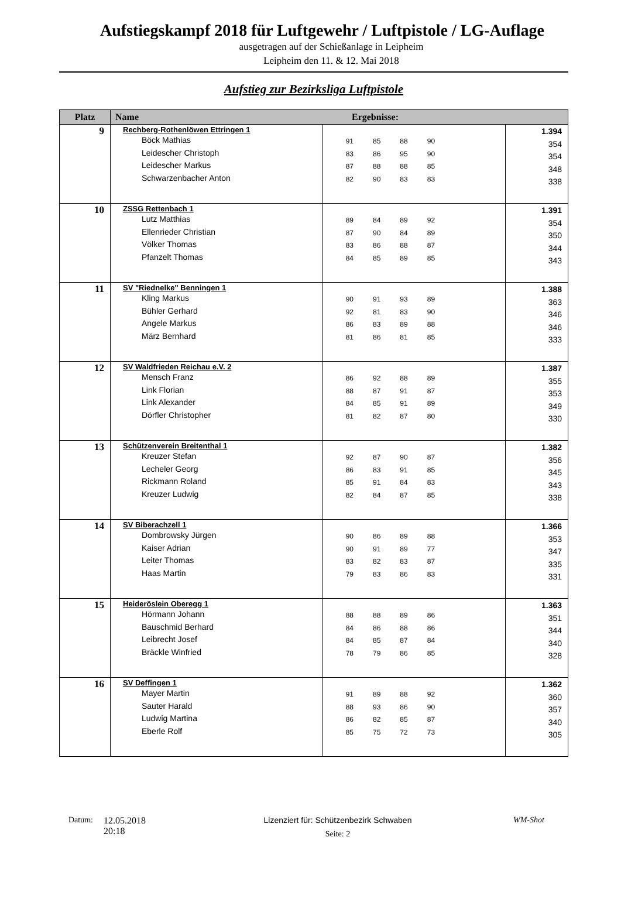Aufstiegskampf 2018 für Luftgewehr / Luftpistole / LG-Auflage
ausgetragen auf der Schießanlage in Leipheim
Leipheim den 11. & 12. Mai 2018
Aufstieg zur Bezirksliga Luftpistole
| Platz | Name Ergebnisse: | | |
| --- | --- | --- | --- |
| 9 | Rechberg-Rothenlöwen Ettringen 1 Böck Mathias Leidescher Christoph Leidescher Markus Schwarzenbacher Anton | 91 85 88 90 83 86 95 90 87 88 88 85 82 90 83 83 | 1.394 354 354 348 338 |
| 10 | ZSSG Rettenbach 1 Lutz Matthias Ellenrieder Christian Völker Thomas Pfanzelt Thomas | 89 84 89 92 87 90 84 89 83 86 88 87 84 85 89 85 | 1.391 354 350 344 343 |
| 11 | SV "Riednelke" Benningen 1 Kling Markus Bühler Gerhard Angele Markus März Bernhard | 90 91 93 89 92 81 83 90 86 83 89 88 81 86 81 85 | 1.388 363 346 346 333 |
| 12 | SV Waldfrieden Reichau e.V. 2 Mensch Franz Link Florian Link Alexander Dörfler Christopher | 86 92 88 89 88 87 91 87 84 85 91 89 81 82 87 80 | 1.387 355 353 349 330 |
| 13 | Schützenverein Breitenthal 1 Kreuzer Stefan Lecheler Georg Rickmann Roland Kreuzer Ludwig | 92 87 90 87 86 83 91 85 85 91 84 83 82 84 87 85 | 1.382 356 345 343 338 |
| 14 | SV Biberachzell 1 Dombrowsky Jürgen Kaiser Adrian Leiter Thomas Haas Martin | 90 86 89 88 90 91 89 77 83 82 83 87 79 83 86 83 | 1.366 353 347 335 331 |
| 15 | Heideröslein Oberegg 1 Hörmann Johann Bauschmid Berhard Leibrecht Josef Bräckle Winfried | 88 88 89 86 84 86 88 86 84 85 87 84 78 79 86 85 | 1.363 351 344 340 328 |
| 16 | SV Deffingen 1 Mayer Martin Sauter Harald Ludwig Martina Eberle Rolf | 91 89 88 92 88 93 86 90 86 82 85 87 85 75 72 73 | 1.362 360 357 340 305 |
Datum: 12.05.2018
20:18
Lizenziert für: Schützenbezirk Schwaben
Seite: 2
WM-Shot